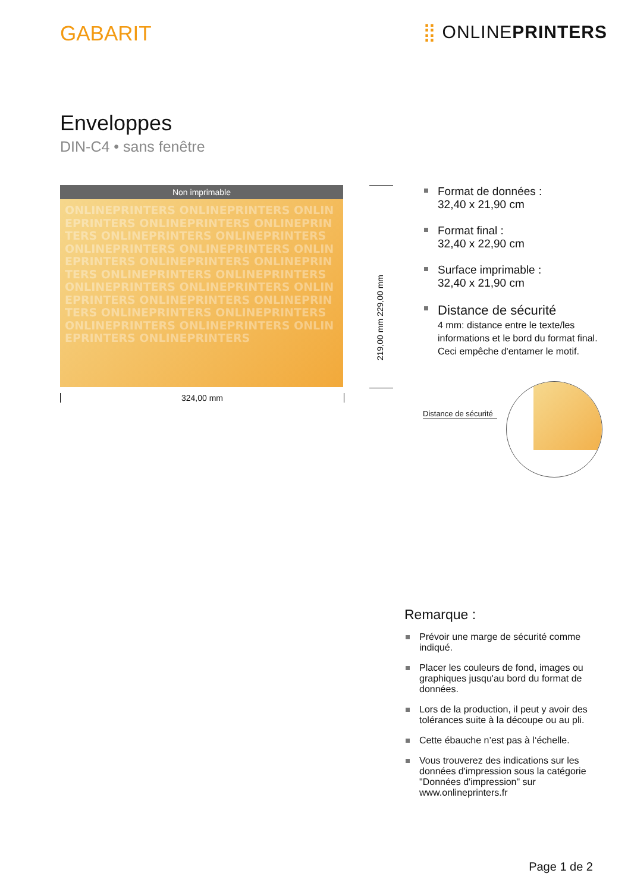GABARIT
⣿ ONLINEPRINTERS
Enveloppes
DIN-C4 • sans fenêtre
Non imprimable
ONLINEPRINTERS ONLINEPRINTERS ONLINEPRINTERS ONLINEPRINTERS ONLINEPRINTERS ONLINEPRINTERS ONLINEPRINTERS ONLINEPRINTERS ONLINEPRINTERS ONLINEPRINTERS ONLINEPRINTERS ONLINEPRINTERS ONLINEPRINTERS ONLINEPRINTERS ONLINEPRINTERS ONLINEPRINTERS ONLINEPRINTERS ONLINEPRINTERS ONLINEPRINTERS ONLINEPRINTERS ONLINEPRINTERS ONLINEPRINTERS ONLINEPRINTERS ONLINEPRINTERS ONLINEPRINTERS
324,00 mm
219,00 mm 229,00 mm
Format de données :
32,40 x 21,90 cm
Format final :
32,40 x 22,90 cm
Surface imprimable :
32,40 x 21,90 cm
Distance de sécurité
4 mm: distance entre le texte/les informations et le bord du format final. Ceci empêche d'entamer le motif.
Distance de sécurité
Remarque :
Prévoir une marge de sécurité comme indiqué.
Placer les couleurs de fond, images ou graphiques jusqu'au bord du format de données.
Lors de la production, il peut y avoir des tolérances suite à la découpe ou au pli.
Cette ébauche n’est pas à l‘échelle.
Vous trouverez des indications sur les données d'impression sous la catégorie "Données d'impression" sur www.onlineprinters.fr
Page 1 de 2